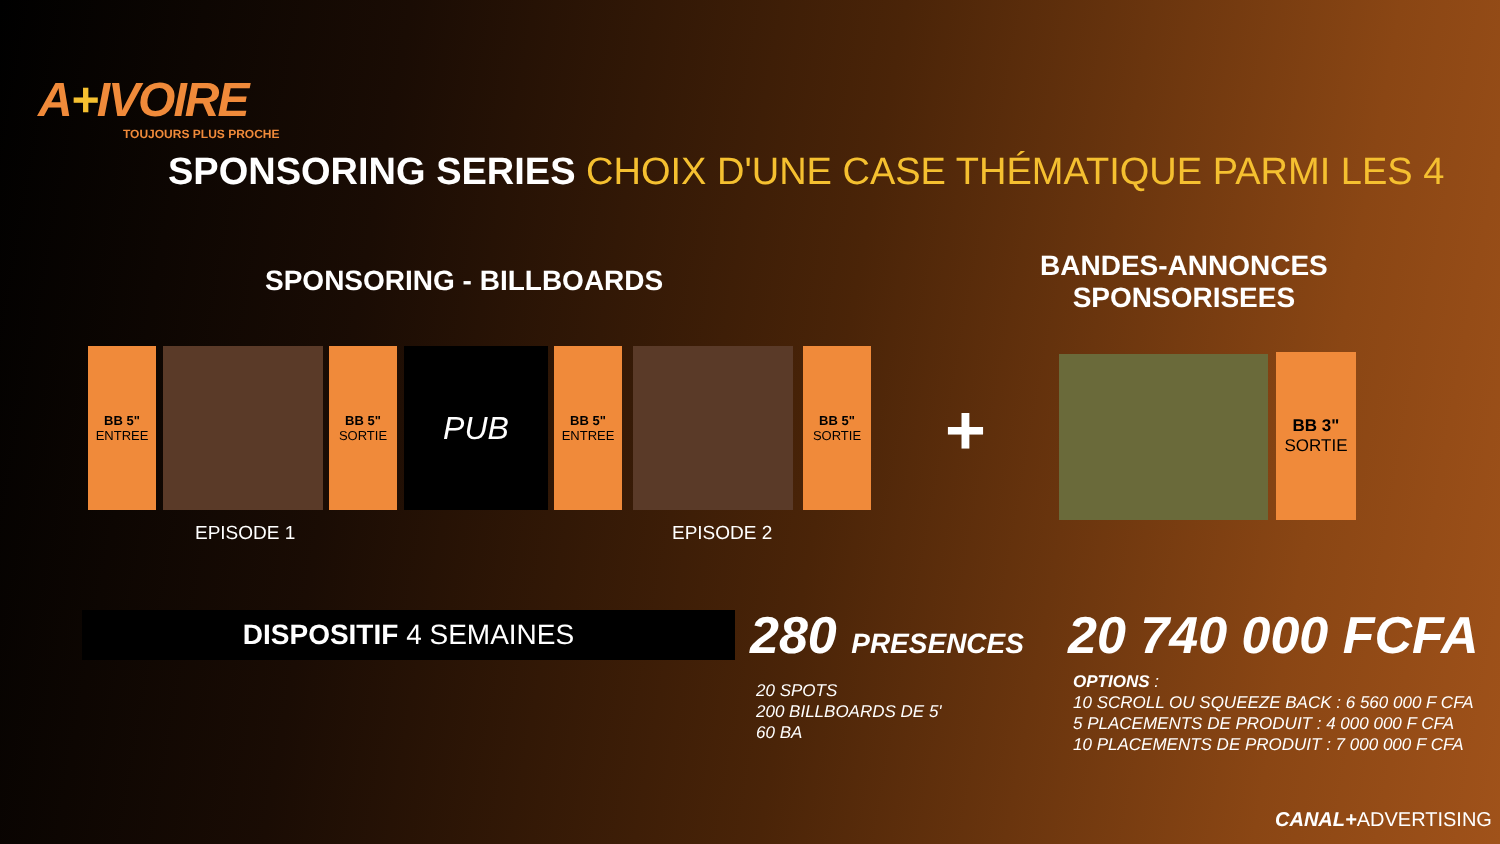A+IVOIRE
TOUJOURS PLUS PROCHE
SPONSORING SERIES CHOIX D'UNE CASE THÉMATIQUE PARMI LES 4
SPONSORING - BILLBOARDS
BANDES-ANNONCES
SPONSORISEES
BB 5"
ENTREE
BB 5"
SORTIE
PUB
BB 5"
ENTREE
BB 5"
SORTIE
+
BB 3"
SORTIE
EPISODE 1 EPISODE 2
DISPOSITIF 4 SEMAINES 280 PRESENCES 20 740 000 FCFA
20 SPOTS
200 BILLBOARDS DE 5'
60 BA
OPTIONS :
10 SCROLL OU SQUEEZE BACK : 6 560 000 F CFA
5 PLACEMENTS DE PRODUIT : 4 000 000 F CFA
10 PLACEMENTS DE PRODUIT : 7 000 000 F CFA
CANAL+ADVERTISING